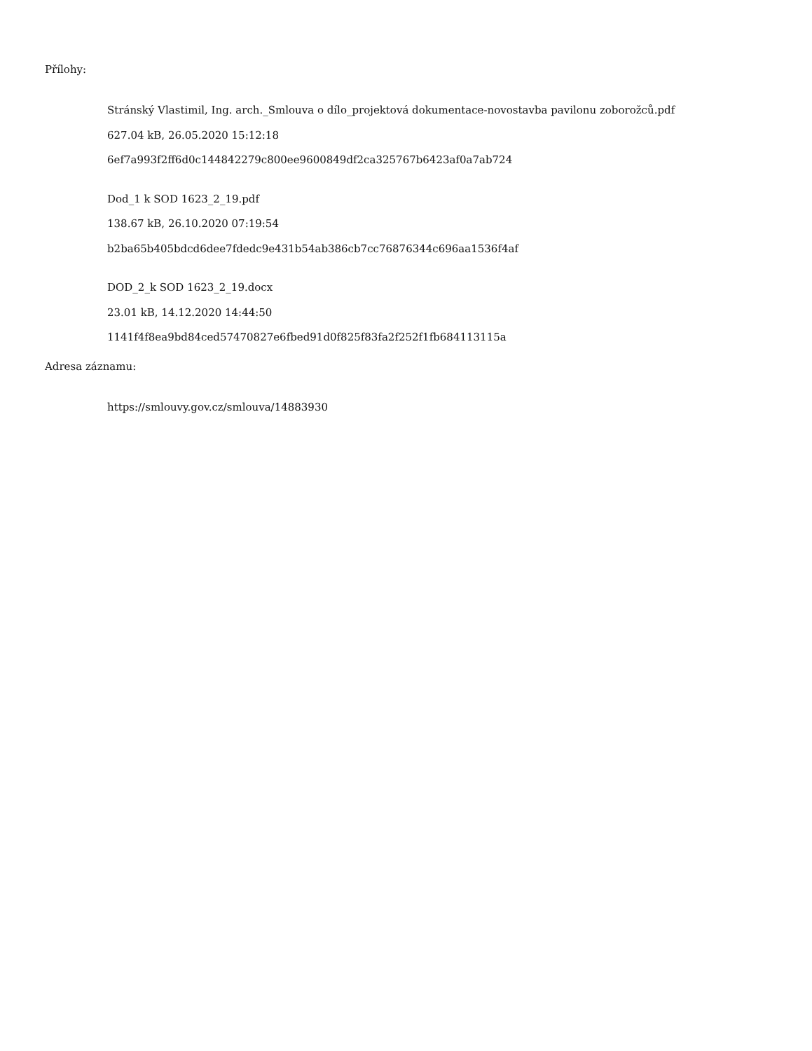Přílohy:
Stránský Vlastimil, Ing. arch._Smlouva o dílo_projektová dokumentace-novostavba pavilonu zoborožců.pdf
627.04 kB, 26.05.2020 15:12:18
6ef7a993f2ff6d0c144842279c800ee9600849df2ca325767b6423af0a7ab724
Dod_1 k SOD 1623_2_19.pdf
138.67 kB, 26.10.2020 07:19:54
b2ba65b405bdcd6dee7fdedc9e431b54ab386cb7cc76876344c696aa1536f4af
DOD_2_k SOD 1623_2_19.docx
23.01 kB, 14.12.2020 14:44:50
1141f4f8ea9bd84ced57470827e6fbed91d0f825f83fa2f252f1fb684113115a
Adresa záznamu:
https://smlouvy.gov.cz/smlouva/14883930